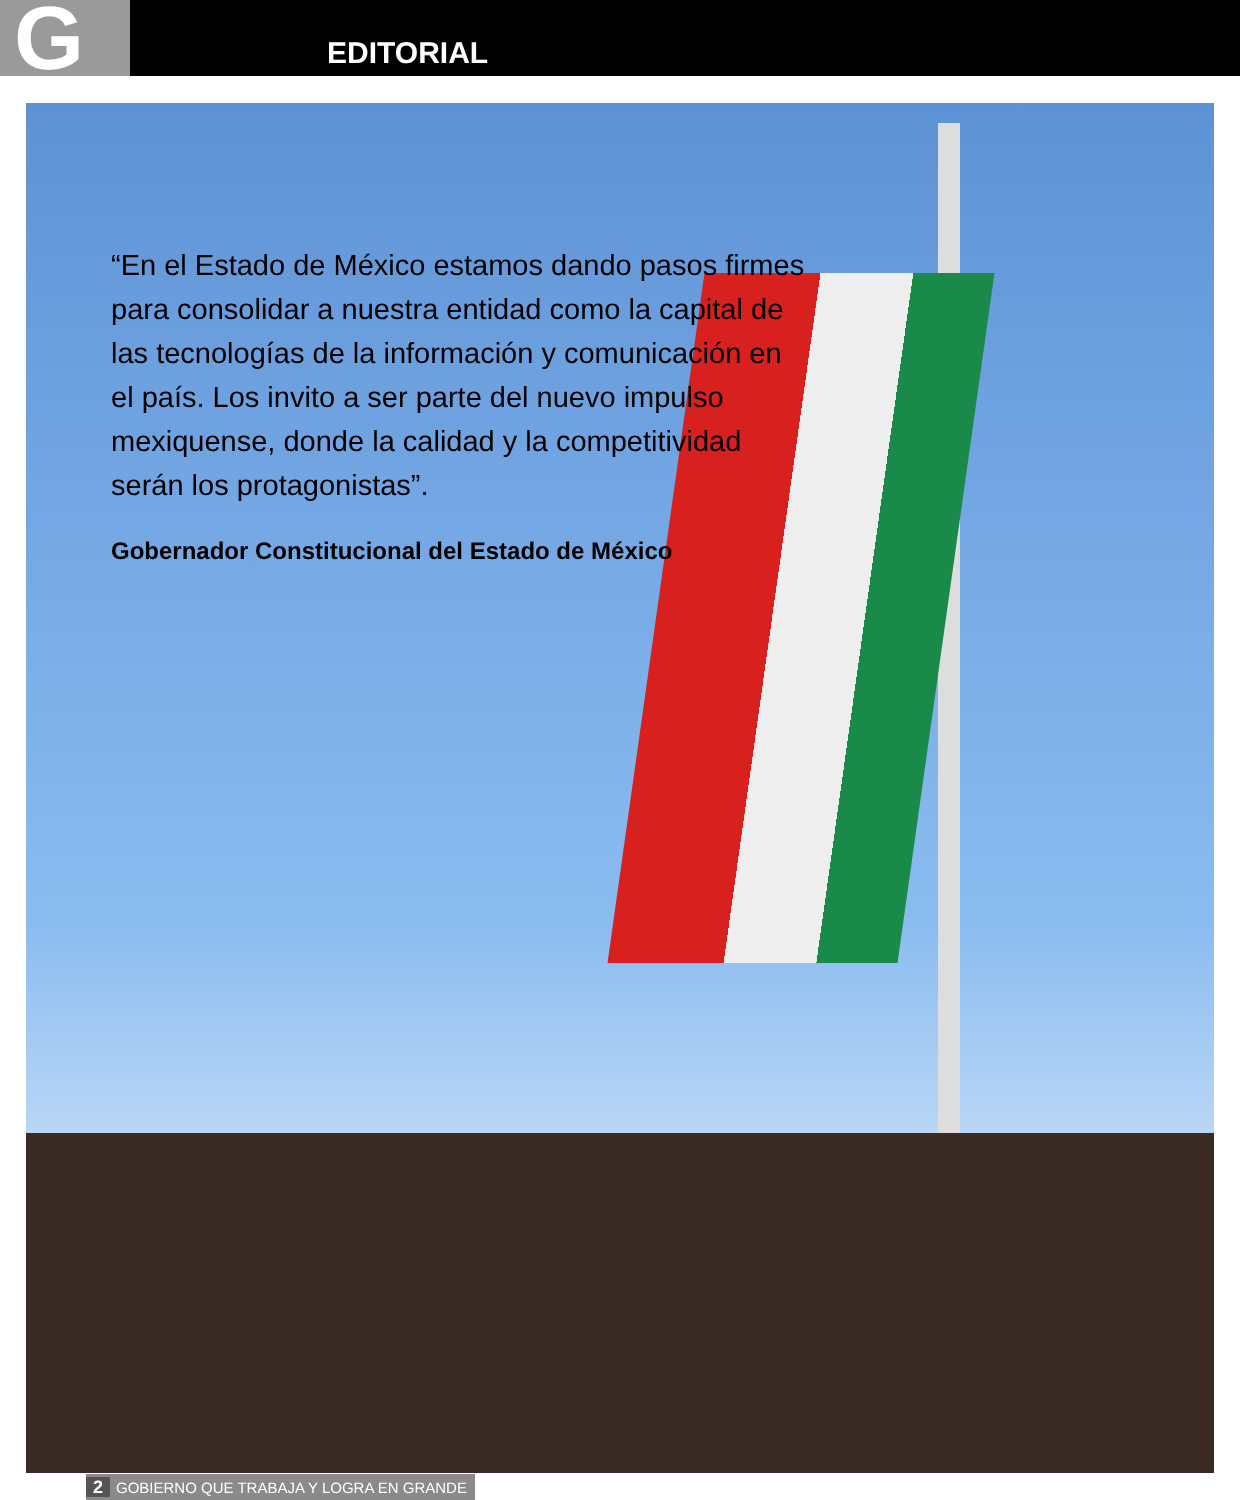G EDITORIAL
“En el Estado de México estamos dando pasos firmes para consolidar a nuestra entidad como la capital de las tecnologías de la información y comunicación en el país. Los invito a ser parte del nuevo impulso mexiquense, donde la calidad y la competitividad serán los protagonistas”.
Gobernador Constitucional del Estado de México
2 GOBIERNO QUE TRABAJA Y LOGRA EN GRANDE